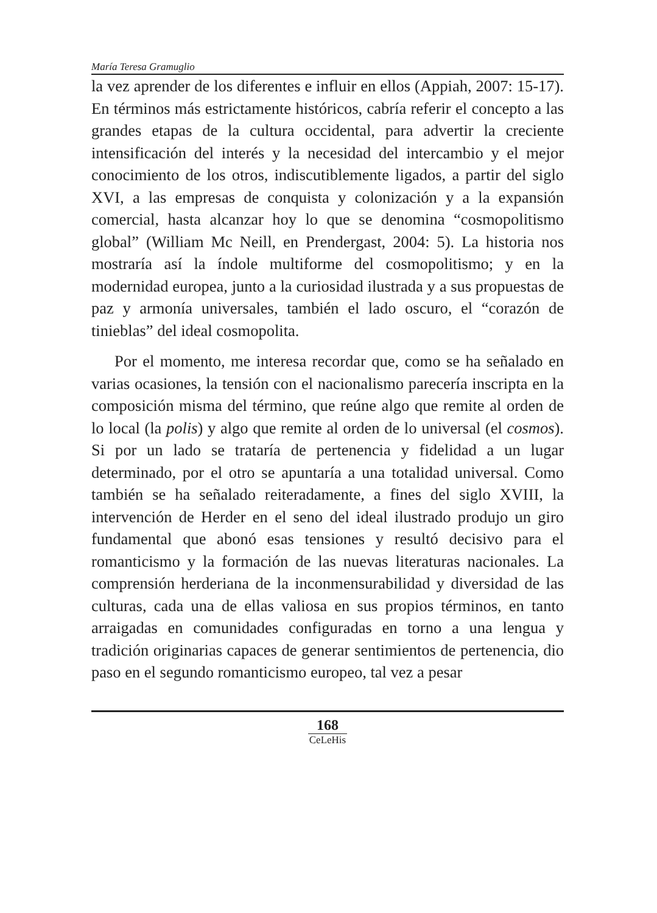María Teresa Gramuglio
la vez aprender de los diferentes e influir en ellos (Appiah, 2007: 15-17). En términos más estrictamente históricos, cabría referir el concepto a las grandes etapas de la cultura occidental, para advertir la creciente intensificación del interés y la necesidad del intercambio y el mejor conocimiento de los otros, indiscutiblemente ligados, a partir del siglo XVI, a las empresas de conquista y colonización y a la expansión comercial, hasta alcanzar hoy lo que se denomina “cosmopolitismo global” (William Mc Neill, en Prendergast, 2004: 5). La historia nos mostraría así la índole multiforme del cosmopolitismo; y en la modernidad europea, junto a la curiosidad ilustrada y a sus propuestas de paz y armonía universales, también el lado oscuro, el “corazón de tinieblas” del ideal cosmopolita.
Por el momento, me interesa recordar que, como se ha señalado en varias ocasiones, la tensión con el nacionalismo parecería inscripta en la composición misma del término, que reúne algo que remite al orden de lo local (la polis) y algo que remite al orden de lo universal (el cosmos). Si por un lado se trataría de pertenencia y fidelidad a un lugar determinado, por el otro se apuntaría a una totalidad universal. Como también se ha señalado reiteradamente, a fines del siglo XVIII, la intervención de Herder en el seno del ideal ilustrado produjo un giro fundamental que abonó esas tensiones y resultó decisivo para el romanticismo y la formación de las nuevas literaturas nacionales. La comprensión herderiana de la inconmensurabilidad y diversidad de las culturas, cada una de ellas valiosa en sus propios términos, en tanto arraigadas en comunidades configuradas en torno a una lengua y tradición originarias capaces de generar sentimientos de pertenencia, dio paso en el segundo romanticismo europeo, tal vez a pesar
168
CeLeHis